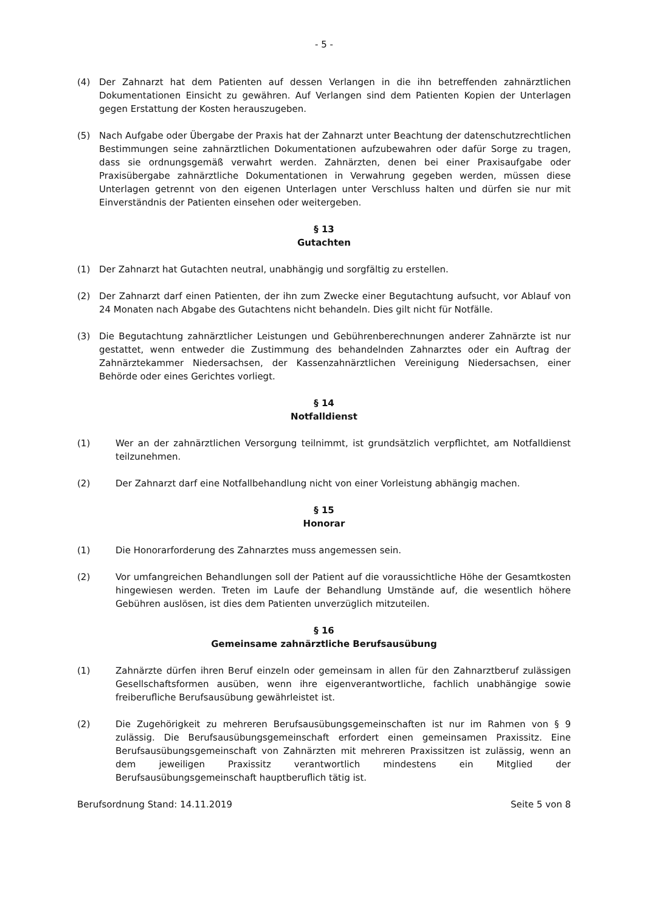- 5 -
(4) Der Zahnarzt hat dem Patienten auf dessen Verlangen in die ihn betreffenden zahnärztlichen Dokumentationen Einsicht zu gewähren. Auf Verlangen sind dem Patienten Kopien der Unterlagen gegen Erstattung der Kosten herauszugeben.
(5) Nach Aufgabe oder Übergabe der Praxis hat der Zahnarzt unter Beachtung der datenschutzrechtlichen Bestimmungen seine zahnärztlichen Dokumentationen aufzubewahren oder dafür Sorge zu tragen, dass sie ordnungsgemäß verwahrt werden. Zahnärzten, denen bei einer Praxisaufgabe oder Praxisübergabe zahnärztliche Dokumentationen in Verwahrung gegeben werden, müssen diese Unterlagen getrennt von den eigenen Unterlagen unter Verschluss halten und dürfen sie nur mit Einverständnis der Patienten einsehen oder weitergeben.
§ 13
Gutachten
(1) Der Zahnarzt hat Gutachten neutral, unabhängig und sorgfältig zu erstellen.
(2) Der Zahnarzt darf einen Patienten, der ihn zum Zwecke einer Begutachtung aufsucht, vor Ablauf von 24 Monaten nach Abgabe des Gutachtens nicht behandeln. Dies gilt nicht für Notfälle.
(3) Die Begutachtung zahnärztlicher Leistungen und Gebührenberechnungen anderer Zahnärzte ist nur gestattet, wenn entweder die Zustimmung des behandelnden Zahnarztes oder ein Auftrag der Zahnärztekammer Niedersachsen, der Kassenzahnärztlichen Vereinigung Niedersachsen, einer Behörde oder eines Gerichtes vorliegt.
§ 14
Notfalldienst
(1) Wer an der zahnärztlichen Versorgung teilnimmt, ist grundsätzlich verpflichtet, am Notfalldienst teilzunehmen.
(2) Der Zahnarzt darf eine Notfallbehandlung nicht von einer Vorleistung abhängig machen.
§ 15
Honorar
(1) Die Honorarforderung des Zahnarztes muss angemessen sein.
(2) Vor umfangreichen Behandlungen soll der Patient auf die voraussichtliche Höhe der Gesamtkosten hingewiesen werden. Treten im Laufe der Behandlung Umstände auf, die wesentlich höhere Gebühren auslösen, ist dies dem Patienten unverzüglich mitzuteilen.
§ 16
Gemeinsame zahnärztliche Berufsausübung
(1) Zahnärzte dürfen ihren Beruf einzeln oder gemeinsam in allen für den Zahnarztberuf zulässigen Gesellschaftsformen ausüben, wenn ihre eigenverantwortliche, fachlich unabhängige sowie freiberufliche Berufsausübung gewährleistet ist.
(2) Die Zugehörigkeit zu mehreren Berufsausübungsgemeinschaften ist nur im Rahmen von § 9 zulässig. Die Berufsausübungsgemeinschaft erfordert einen gemeinsamen Praxissitz. Eine Berufsausübungsgemeinschaft von Zahnärzten mit mehreren Praxissitzen ist zulässig, wenn an dem jeweiligen Praxissitz verantwortlich mindestens ein Mitglied der Berufsausübungsgemeinschaft hauptberuflich tätig ist.
Berufsordnung Stand: 14.11.2019 Seite 5 von 8